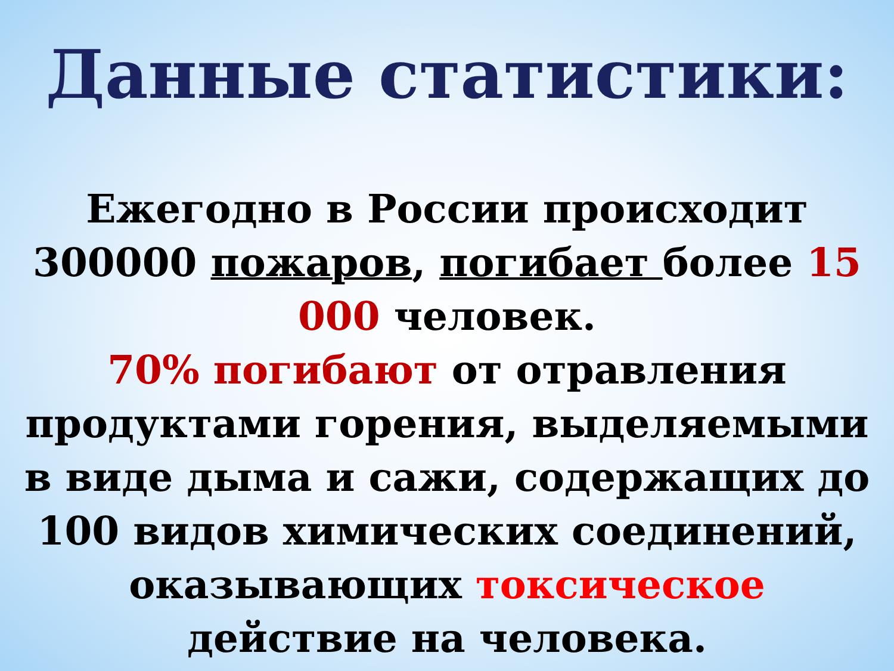Данные статистики:
Ежегодно в России происходит 300000 пожаров, погибает более 15 000 человек.
70% погибают от отравления продуктами горения, выделяемыми в виде дыма и сажи, содержащих до 100 видов химических соединений, оказывающих токсическое действие на человека.